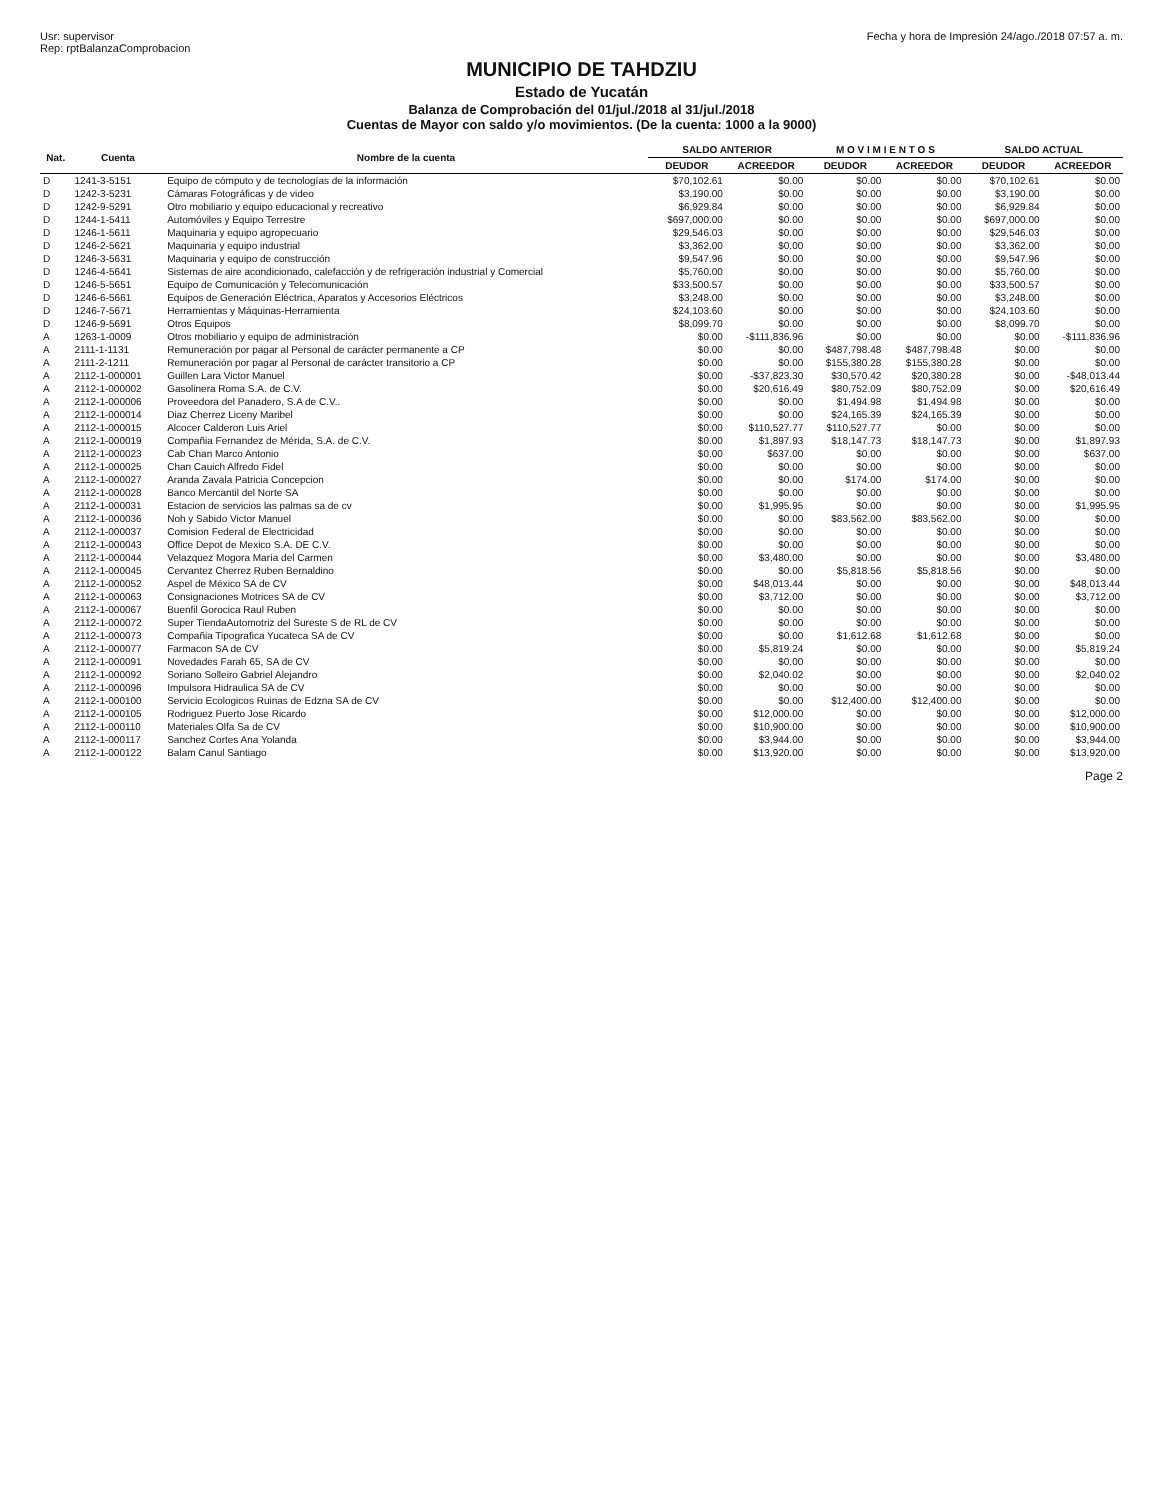Usr: supervisor
Rep: rptBalanzaComprobacion
Fecha y hora de Impresión 24/ago./2018 07:57 a. m.
MUNICIPIO DE TAHDZIU
Estado de Yucatán
Balanza de Comprobación del 01/jul./2018 al 31/jul./2018
Cuentas de Mayor con saldo y/o movimientos. (De la cuenta: 1000 a la 9000)
| Nat. | Cuenta | Nombre de la cuenta | SALDO ANTERIOR | | M O V I M I E N T O S | | SALDO ACTUAL | |
| --- | --- | --- | --- | --- | --- | --- | --- | --- |
| | | | DEUDOR | ACREEDOR | DEUDOR | ACREEDOR | DEUDOR | ACREEDOR |
| D | 1241-3-5151 | Equipo de cómputo y de tecnologías de la información | $70,102.61 | $0.00 | $0.00 | $0.00 | $70,102.61 | $0.00 |
| D | 1242-3-5231 | Cámaras Fotográficas y de video | $3,190.00 | $0.00 | $0.00 | $0.00 | $3,190.00 | $0.00 |
| D | 1242-9-5291 | Otro mobiliario y equipo educacional y recreativo | $6,929.84 | $0.00 | $0.00 | $0.00 | $6,929.84 | $0.00 |
| D | 1244-1-5411 | Automóviles y Equipo Terrestre | $697,000.00 | $0.00 | $0.00 | $0.00 | $697,000.00 | $0.00 |
| D | 1246-1-5611 | Maquinaria y equipo agropecuario | $29,546.03 | $0.00 | $0.00 | $0.00 | $29,546.03 | $0.00 |
| D | 1246-2-5621 | Maquinaria y equipo industrial | $3,362.00 | $0.00 | $0.00 | $0.00 | $3,362.00 | $0.00 |
| D | 1246-3-5631 | Maquinaria y equipo de construcción | $9,547.96 | $0.00 | $0.00 | $0.00 | $9,547.96 | $0.00 |
| D | 1246-4-5641 | Sistemas de aire acondicionado, calefacción y de refrigeración industrial y Comercial | $5,760.00 | $0.00 | $0.00 | $0.00 | $5,760.00 | $0.00 |
| D | 1246-5-5651 | Equipo de Comunicación y Telecomunicación | $33,500.57 | $0.00 | $0.00 | $0.00 | $33,500.57 | $0.00 |
| D | 1246-6-5661 | Equipos de Generación Eléctrica, Aparatos y Accesorios Eléctricos | $3,248.00 | $0.00 | $0.00 | $0.00 | $3,248.00 | $0.00 |
| D | 1246-7-5671 | Herramientas y Máquinas-Herramienta | $24,103.60 | $0.00 | $0.00 | $0.00 | $24,103.60 | $0.00 |
| D | 1246-9-5691 | Otros Equipos | $8,099.70 | $0.00 | $0.00 | $0.00 | $8,099.70 | $0.00 |
| A | 1263-1-0009 | Otros mobiliario y equipo de administración | $0.00 | -$111,836.96 | $0.00 | $0.00 | $0.00 | -$111,836.96 |
| A | 2111-1-1131 | Remuneración por pagar al Personal de carácter permanente a CP | $0.00 | $0.00 | $487,798.48 | $487,798.48 | $0.00 | $0.00 |
| A | 2111-2-1211 | Remuneración por pagar al Personal de carácter transitorio a CP | $0.00 | $0.00 | $155,380.28 | $155,380.28 | $0.00 | $0.00 |
| A | 2112-1-000001 | Guillen Lara Victor Manuel | $0.00 | -$37,823.30 | $30,570.42 | $20,380.28 | $0.00 | -$48,013.44 |
| A | 2112-1-000002 | Gasolinera Roma S.A. de C.V. | $0.00 | $20,616.49 | $80,752.09 | $80,752.09 | $0.00 | $20,616.49 |
| A | 2112-1-000006 | Proveedora del Panadero, S.A de C.V.. | $0.00 | $0.00 | $1,494.98 | $1,494.98 | $0.00 | $0.00 |
| A | 2112-1-000014 | Diaz Cherrez Liceny Maribel | $0.00 | $0.00 | $24,165.39 | $24,165.39 | $0.00 | $0.00 |
| A | 2112-1-000015 | Alcocer Calderon Luis Ariel | $0.00 | $110,527.77 | $110,527.77 | $0.00 | $0.00 | $0.00 |
| A | 2112-1-000019 | Compañia Fernandez de Mérida, S.A. de C.V. | $0.00 | $1,897.93 | $18,147.73 | $18,147.73 | $0.00 | $1,897.93 |
| A | 2112-1-000023 | Cab Chan Marco Antonio | $0.00 | $637.00 | $0.00 | $0.00 | $0.00 | $637.00 |
| A | 2112-1-000025 | Chan Cauich Alfredo Fidel | $0.00 | $0.00 | $0.00 | $0.00 | $0.00 | $0.00 |
| A | 2112-1-000027 | Aranda Zavala Patricia Concepcion | $0.00 | $0.00 | $174.00 | $174.00 | $0.00 | $0.00 |
| A | 2112-1-000028 | Banco Mercantil del Norte SA | $0.00 | $0.00 | $0.00 | $0.00 | $0.00 | $0.00 |
| A | 2112-1-000031 | Estacion de servicios las palmas sa de cv | $0.00 | $1,995.95 | $0.00 | $0.00 | $0.00 | $1,995.95 |
| A | 2112-1-000036 | Noh y Sabido Victor Manuel | $0.00 | $0.00 | $83,562.00 | $83,562.00 | $0.00 | $0.00 |
| A | 2112-1-000037 | Comision Federal de Electricidad | $0.00 | $0.00 | $0.00 | $0.00 | $0.00 | $0.00 |
| A | 2112-1-000043 | Office Depot de Mexico S.A. DE C.V. | $0.00 | $0.00 | $0.00 | $0.00 | $0.00 | $0.00 |
| A | 2112-1-000044 | Velazquez Mogora María del Carmen | $0.00 | $3,480.00 | $0.00 | $0.00 | $0.00 | $3,480.00 |
| A | 2112-1-000045 | Cervantez Cherrez Ruben Bernaldino | $0.00 | $0.00 | $5,818.56 | $5,818.56 | $0.00 | $0.00 |
| A | 2112-1-000052 | Aspel de México SA de CV | $0.00 | $48,013.44 | $0.00 | $0.00 | $0.00 | $48,013.44 |
| A | 2112-1-000063 | Consignaciones Motrices SA de CV | $0.00 | $3,712.00 | $0.00 | $0.00 | $0.00 | $3,712.00 |
| A | 2112-1-000067 | Buenfil Gorocica Raul Ruben | $0.00 | $0.00 | $0.00 | $0.00 | $0.00 | $0.00 |
| A | 2112-1-000072 | Super TiendaAutomotriz del Sureste S de RL de CV | $0.00 | $0.00 | $0.00 | $0.00 | $0.00 | $0.00 |
| A | 2112-1-000073 | Compañia Tipografica Yucateca SA de CV | $0.00 | $0.00 | $1,612.68 | $1,612.68 | $0.00 | $0.00 |
| A | 2112-1-000077 | Farmacon SA de CV | $0.00 | $5,819.24 | $0.00 | $0.00 | $0.00 | $5,819.24 |
| A | 2112-1-000091 | Novedades Farah 65, SA de CV | $0.00 | $0.00 | $0.00 | $0.00 | $0.00 | $0.00 |
| A | 2112-1-000092 | Soriano Solleiro Gabriel Alejandro | $0.00 | $2,040.02 | $0.00 | $0.00 | $0.00 | $2,040.02 |
| A | 2112-1-000096 | Impulsora Hidraulica SA de CV | $0.00 | $0.00 | $0.00 | $0.00 | $0.00 | $0.00 |
| A | 2112-1-000100 | Servicio Ecologicos Ruinas de Edzna SA de CV | $0.00 | $0.00 | $12,400.00 | $12,400.00 | $0.00 | $0.00 |
| A | 2112-1-000105 | Rodriguez Puerto Jose Ricardo | $0.00 | $12,000.00 | $0.00 | $0.00 | $0.00 | $12,000.00 |
| A | 2112-1-000110 | Materiales Olfa Sa de CV | $0.00 | $10,900.00 | $0.00 | $0.00 | $0.00 | $10,900.00 |
| A | 2112-1-000117 | Sanchez Cortes Ana Yolanda | $0.00 | $3,944.00 | $0.00 | $0.00 | $0.00 | $3,944.00 |
| A | 2112-1-000122 | Balam Canul Santiago | $0.00 | $13,920.00 | $0.00 | $0.00 | $0.00 | $13,920.00 |
Page 2